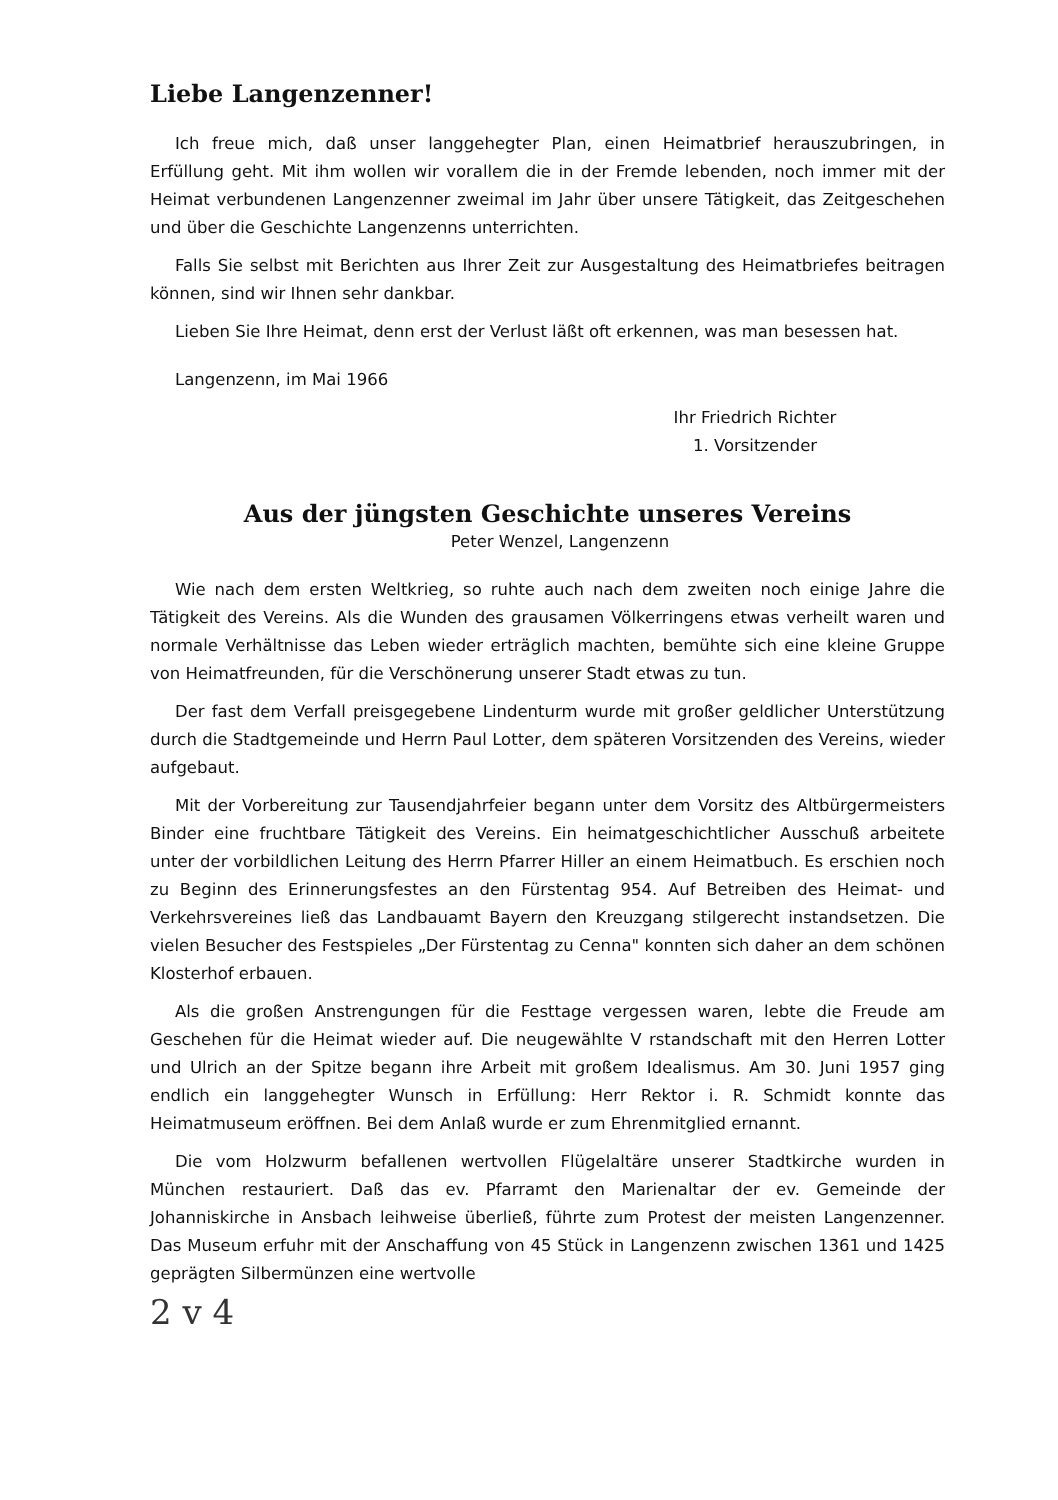Liebe Langenzenner!
Ich freue mich, daß unser langgehegter Plan, einen Heimatbrief herauszubringen, in Erfüllung geht. Mit ihm wollen wir vorallem die in der Fremde lebenden, noch immer mit der Heimat verbundenen Langenzenner zweimal im Jahr über unsere Tätigkeit, das Zeitgeschehen und über die Geschichte Langenzenns unterrichten.
Falls Sie selbst mit Berichten aus Ihrer Zeit zur Ausgestaltung des Heimatbriefes beitragen können, sind wir Ihnen sehr dankbar.
Lieben Sie Ihre Heimat, denn erst der Verlust läßt oft erkennen, was man besessen hat.
Langenzenn, im Mai 1966
Ihr Friedrich Richter
1. Vorsitzender
Aus der jüngsten Geschichte unseres Vereins
Peter Wenzel, Langenzenn
Wie nach dem ersten Weltkrieg, so ruhte auch nach dem zweiten noch einige Jahre die Tätigkeit des Vereins. Als die Wunden des grausamen Völkerringens etwas verheilt waren und normale Verhältnisse das Leben wieder erträglich machten, bemühte sich eine kleine Gruppe von Heimatfreunden, für die Verschönerung unserer Stadt etwas zu tun.
Der fast dem Verfall preisgegebene Lindenturm wurde mit großer geldlicher Unterstützung durch die Stadtgemeinde und Herrn Paul Lotter, dem späteren Vorsitzenden des Vereins, wieder aufgebaut.
Mit der Vorbereitung zur Tausendjahrfeier begann unter dem Vorsitz des Altbürgermeisters Binder eine fruchtbare Tätigkeit des Vereins. Ein heimatgeschichtlicher Ausschuß arbeitete unter der vorbildlichen Leitung des Herrn Pfarrer Hiller an einem Heimatbuch. Es erschien noch zu Beginn des Erinnerungsfestes an den Fürstentag 954. Auf Betreiben des Heimat- und Verkehrsvereines ließ das Landbauamt Bayern den Kreuzgang stilgerecht instandsetzen. Die vielen Besucher des Festspieles „Der Fürstentag zu Cenna" konnten sich daher an dem schönen Klosterhof erbauen.
Als die großen Anstrengungen für die Festtage vergessen waren, lebte die Freude am Geschehen für die Heimat wieder auf. Die neugewählte V rstandschaft mit den Herren Lotter und Ulrich an der Spitze begann ihre Arbeit mit großem Idealismus. Am 30. Juni 1957 ging endlich ein langgehegter Wunsch in Erfüllung: Herr Rektor i. R. Schmidt konnte das Heimatmuseum eröffnen. Bei dem Anlaß wurde er zum Ehrenmitglied ernannt.
Die vom Holzwurm befallenen wertvollen Flügelaltäre unserer Stadtkirche wurden in München restauriert. Daß das ev. Pfarramt den Marienaltar der ev. Gemeinde der Johanniskirche in Ansbach leihweise überließ, führte zum Protest der meisten Langenzenner. Das Museum erfuhr mit der Anschaffung von 45 Stück in Langenzenn zwischen 1361 und 1425 geprägten Silbermünzen eine wertvolle
2 v 4